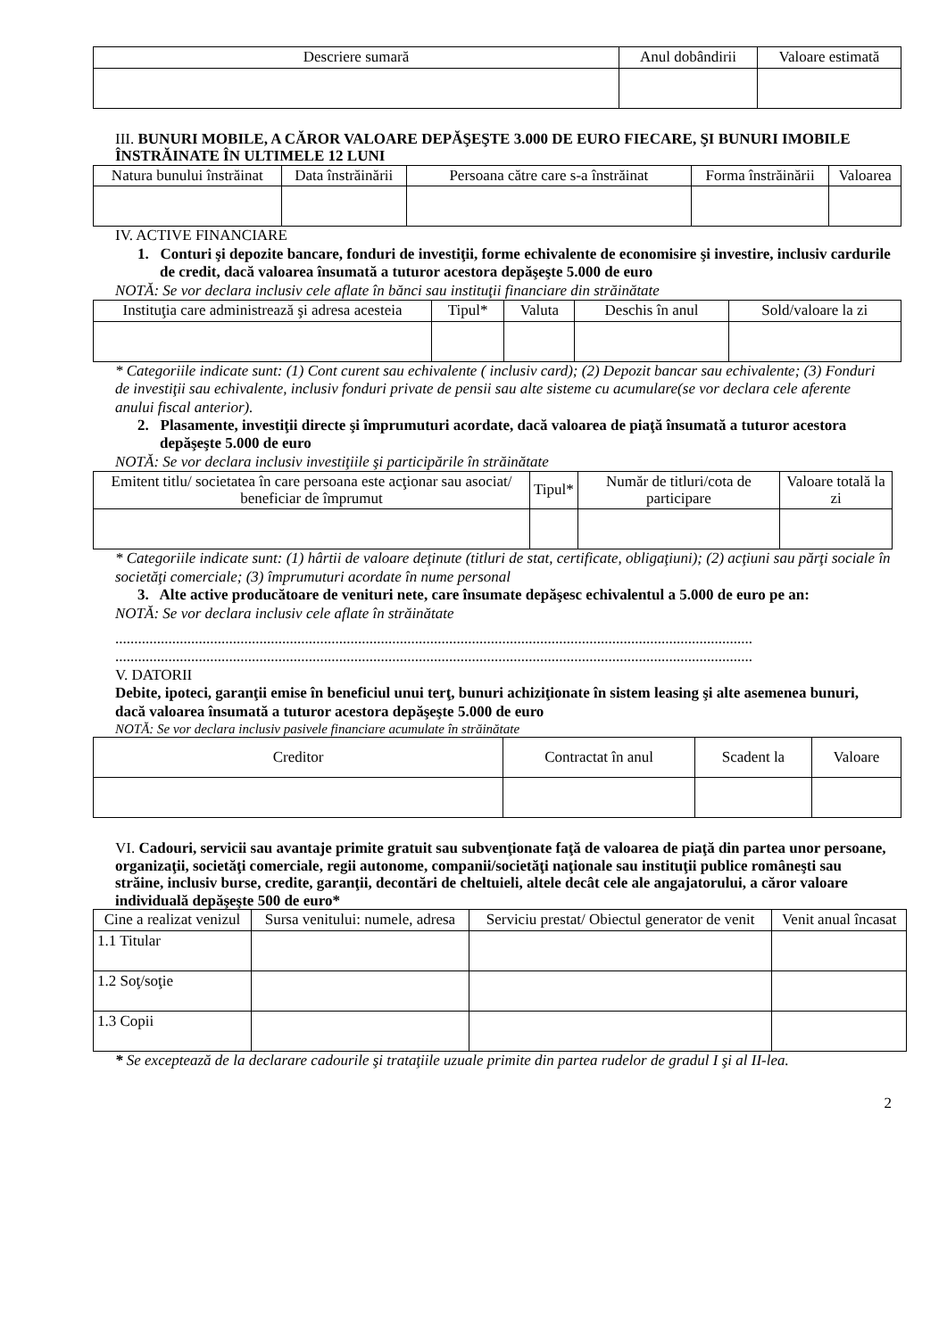| Descriere sumară | Anul dobândirii | Valoare estimată |
| --- | --- | --- |
III. BUNURI MOBILE, A CĂROR VALOARE DEPĂŞEŞTE 3.000 DE EURO FIECARE, ŞI BUNURI IMOBILE ÎNSTRĂINATE ÎN ULTIMELE 12 LUNI
| Natura bunului înstrăinat | Data înstrăinării | Persoana către care s-a înstrăinat | Forma înstrăinării | Valoarea |
| --- | --- | --- | --- | --- |
IV. ACTIVE FINANCIARE
1. Conturi şi depozite bancare, fonduri de investiţii, forme echivalente de economisire şi investire, inclusiv cardurile de credit, dacă valoarea însumată a tuturor acestora depăşeşte 5.000 de euro
NOTĂ: Se vor declara inclusiv cele aflate în bănci sau instituţii financiare din străinătate
| Instituţia care administrează şi adresa acesteia | Tipul* | Valuta | Deschis în anul | Sold/valoare la zi |
| --- | --- | --- | --- | --- |
* Categoriile indicate sunt: (1) Cont curent sau echivalente ( inclusiv card); (2) Depozit bancar sau echivalente; (3) Fonduri de investiţii sau echivalente, inclusiv fonduri private de pensii sau alte sisteme cu acumulare(se vor declara cele aferente anului fiscal anterior).
2. Plasamente, investiţii directe şi împrumuturi acordate, dacă valoarea de piaţă însumată a tuturor acestora depăşeşte 5.000 de euro
NOTĂ: Se vor declara inclusiv investiţiile şi participările în străinătate
| Emitent titlu/ societatea în care persoana este acţionar sau asociat/ beneficiar de împrumut | Tipul* | Număr de titluri/cota de participare | Valoare totală la zi |
| --- | --- | --- | --- |
* Categoriile indicate sunt: (1) hârtii de valoare deţinute (titluri de stat, certificate, obligaţiuni); (2) acţiuni sau părţi sociale în societăţi comerciale; (3) împrumuturi acordate în nume personal
3. Alte active producătoare de venituri nete, care însumate depăşesc echivalentul a 5.000 de euro pe an:
NOTĂ: Se vor declara inclusiv cele aflate în străinătate
........................................................................................................................................................................
........................................................................................................................................................................
V. DATORII
Debite, ipoteci, garanţii emise în beneficiul unui terţ, bunuri achiziţionate în sistem leasing şi alte asemenea bunuri, dacă valoarea însumată a tuturor acestora depăşeşte 5.000 de euro
NOTĂ: Se vor declara inclusiv pasivele financiare acumulate în străinătate
| Creditor | Contractat în anul | Scadent la | Valoare |
| --- | --- | --- | --- |
VI. Cadouri, servicii sau avantaje primite gratuit sau subvenţionate faţă de valoarea de piaţă din partea unor persoane, organizaţii, societăţi comerciale, regii autonome, companii/societăţi naţionale sau instituţii publice româneşti sau străine, inclusiv burse, credite, garanţii, decontări de cheltuieli, altele decât cele ale angajatorului, a căror valoare individuală depăşeşte 500 de euro*
| Cine a realizat venizul | Sursa venitului: numele, adresa | Serviciu prestat/ Obiectul generator de venit | Venit anual încasat |
| --- | --- | --- | --- |
| 1.1 Titular | | | |
| 1.2 Soţ/soţie | | | |
| 1.3 Copii | | | |
* Se exceptează de la declarare cadourile şi trataţiile uzuale primite din partea rudelor de gradul I şi al II-lea.
2